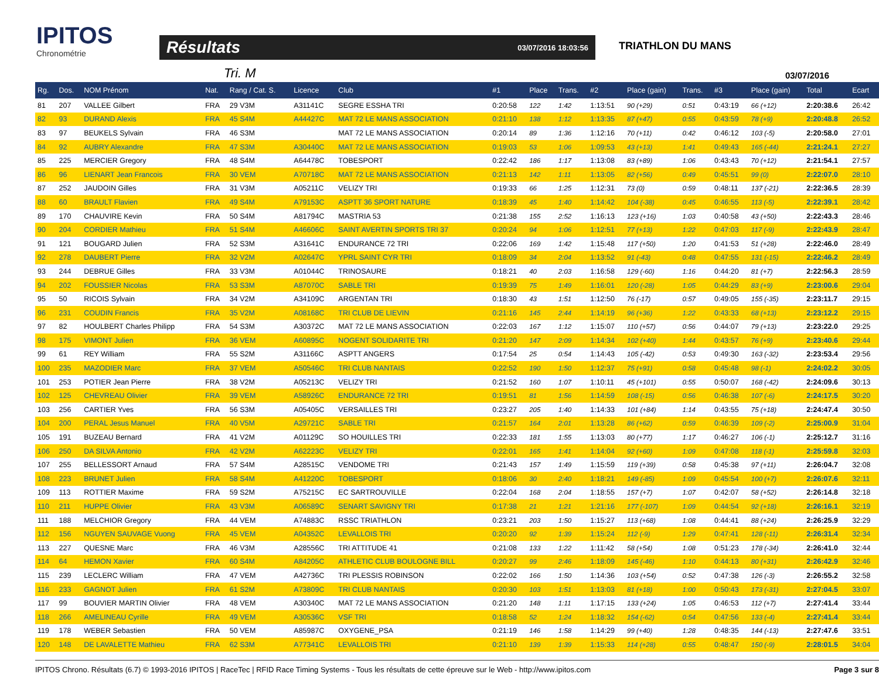IPITOS
Chronométrie
Résultats 03/07/2016 18:03:56
TRIATHLON DU MANS
Tri. M 03/07/2016
| Rg. | Dos. | NOM Prénom | Nat. | Rang / Cat. S. | Licence | Club | #1 | Place | Trans. | #2 | Place (gain) | Trans. | #3 | Place (gain) | Total | Ecart |
| --- | --- | --- | --- | --- | --- | --- | --- | --- | --- | --- | --- | --- | --- | --- | --- | --- |
| 81 | 207 | VALLEE Gilbert | FRA | 29 V3M | A31141C | SEGRE ESSHA TRI | 0:20:58 | 122 | 1:42 | 1:13:51 | 90 (+29) | 0:51 | 0:43:19 | 66 (+12) | 2:20:38.6 | 26:42 |
| 82 | 93 | DURAND Alexis | FRA | 45 S4M | A44427C | MAT 72 LE MANS ASSOCIATION | 0:21:10 | 138 | 1:12 | 1:13:35 | 87 (+47) | 0:55 | 0:43:59 | 78 (+9) | 2:20:48.8 | 26:52 |
| 83 | 97 | BEUKELS Sylvain | FRA | 46 S3M | | MAT 72 LE MANS ASSOCIATION | 0:20:14 | 89 | 1:36 | 1:12:16 | 70 (+11) | 0:42 | 0:46:12 | 103 (-5) | 2:20:58.0 | 27:01 |
| 84 | 92 | AUBRY Alexandre | FRA | 47 S3M | A30440C | MAT 72 LE MANS ASSOCIATION | 0:19:03 | 53 | 1:06 | 1:09:53 | 43 (+13) | 1:41 | 0:49:43 | 165 (-44) | 2:21:24.1 | 27:27 |
| 85 | 225 | MERCIER Gregory | FRA | 48 S4M | A64478C | TOBESPORT | 0:22:42 | 186 | 1:17 | 1:13:08 | 83 (+89) | 1:06 | 0:43:43 | 70 (+12) | 2:21:54.1 | 27:57 |
| 86 | 96 | LIENART Jean Francois | FRA | 30 VEM | A70718C | MAT 72 LE MANS ASSOCIATION | 0:21:13 | 142 | 1:11 | 1:13:05 | 82 (+56) | 0:49 | 0:45:51 | 99 (0) | 2:22:07.0 | 28:10 |
| 87 | 252 | JAUDOIN Gilles | FRA | 31 V3M | A05211C | VELIZY TRI | 0:19:33 | 66 | 1:25 | 1:12:31 | 73 (0) | 0:59 | 0:48:11 | 137 (-21) | 2:22:36.5 | 28:39 |
| 88 | 60 | BRAULT Flavien | FRA | 49 S4M | A79153C | ASPTT 36 SPORT NATURE | 0:18:39 | 45 | 1:40 | 1:14:42 | 104 (-38) | 0:45 | 0:46:55 | 113 (-5) | 2:22:39.1 | 28:42 |
| 89 | 170 | CHAUVIRE Kevin | FRA | 50 S4M | A81794C | MASTRIA 53 | 0:21:38 | 155 | 2:52 | 1:16:13 | 123 (+16) | 1:03 | 0:40:58 | 43 (+50) | 2:22:43.3 | 28:46 |
| 90 | 204 | CORDIER Mathieu | FRA | 51 S4M | A46606C | SAINT AVERTIN SPORTS TRI 37 | 0:20:24 | 94 | 1:06 | 1:12:51 | 77 (+13) | 1:22 | 0:47:03 | 117 (-9) | 2:22:43.9 | 28:47 |
| 91 | 121 | BOUGARD Julien | FRA | 52 S3M | A31641C | ENDURANCE 72 TRI | 0:22:06 | 169 | 1:42 | 1:15:48 | 117 (+50) | 1:20 | 0:41:53 | 51 (+28) | 2:22:46.0 | 28:49 |
| 92 | 278 | DAUBERT Pierre | FRA | 32 V2M | A02647C | YPRL SAINT CYR TRI | 0:18:09 | 34 | 2:04 | 1:13:52 | 91 (-43) | 0:48 | 0:47:55 | 131 (-15) | 2:22:46.2 | 28:49 |
| 93 | 244 | DEBRUE Gilles | FRA | 33 V3M | A01044C | TRINOSAURE | 0:18:21 | 40 | 2:03 | 1:16:58 | 129 (-60) | 1:16 | 0:44:20 | 81 (+7) | 2:22:56.3 | 28:59 |
| 94 | 202 | FOUSSIER Nicolas | FRA | 53 S3M | A87070C | SABLE TRI | 0:19:39 | 75 | 1:49 | 1:16:01 | 120 (-28) | 1:05 | 0:44:29 | 83 (+9) | 2:23:00.6 | 29:04 |
| 95 | 50 | RICOIS Sylvain | FRA | 34 V2M | A34109C | ARGENTAN TRI | 0:18:30 | 43 | 1:51 | 1:12:50 | 76 (-17) | 0:57 | 0:49:05 | 155 (-35) | 2:23:11.7 | 29:15 |
| 96 | 231 | COUDIN Francis | FRA | 35 V2M | A08168C | TRI CLUB DE LIEVIN | 0:21:16 | 145 | 2:44 | 1:14:19 | 96 (+36) | 1:22 | 0:43:33 | 68 (+13) | 2:23:12.2 | 29:15 |
| 97 | 82 | HOULBERT Charles Philipp | FRA | 54 S3M | A30372C | MAT 72 LE MANS ASSOCIATION | 0:22:03 | 167 | 1:12 | 1:15:07 | 110 (+57) | 0:56 | 0:44:07 | 79 (+13) | 2:23:22.0 | 29:25 |
| 98 | 175 | VIMONT Julien | FRA | 36 VEM | A60895C | NOGENT SOLIDARITE TRI | 0:21:20 | 147 | 2:09 | 1:14:34 | 102 (+40) | 1:44 | 0:43:57 | 76 (+9) | 2:23:40.6 | 29:44 |
| 99 | 61 | REY William | FRA | 55 S2M | A31166C | ASPTT ANGERS | 0:17:54 | 25 | 0:54 | 1:14:43 | 105 (-42) | 0:53 | 0:49:30 | 163 (-32) | 2:23:53.4 | 29:56 |
| 100 | 235 | MAZODIER Marc | FRA | 37 VEM | A50546C | TRI CLUB NANTAIS | 0:22:52 | 190 | 1:50 | 1:12:37 | 75 (+91) | 0:58 | 0:45:48 | 98 (-1) | 2:24:02.2 | 30:05 |
| 101 | 253 | POTIER Jean Pierre | FRA | 38 V2M | A05213C | VELIZY TRI | 0:21:52 | 160 | 1:07 | 1:10:11 | 45 (+101) | 0:55 | 0:50:07 | 168 (-42) | 2:24:09.6 | 30:13 |
| 102 | 125 | CHEVREAU Olivier | FRA | 39 VEM | A58926C | ENDURANCE 72 TRI | 0:19:51 | 81 | 1:56 | 1:14:59 | 108 (-15) | 0:56 | 0:46:38 | 107 (-6) | 2:24:17.5 | 30:20 |
| 103 | 256 | CARTIER Yves | FRA | 56 S3M | A05405C | VERSAILLES TRI | 0:23:27 | 205 | 1:40 | 1:14:33 | 101 (+84) | 1:14 | 0:43:55 | 75 (+18) | 2:24:47.4 | 30:50 |
| 104 | 200 | PERAL Jesus Manuel | FRA | 40 V5M | A29721C | SABLE TRI | 0:21:57 | 164 | 2:01 | 1:13:28 | 86 (+62) | 0:59 | 0:46:39 | 109 (-2) | 2:25:00.9 | 31:04 |
| 105 | 191 | BUZEAU Bernard | FRA | 41 V2M | A01129C | SO HOUILLES TRI | 0:22:33 | 181 | 1:55 | 1:13:03 | 80 (+77) | 1:17 | 0:46:27 | 106 (-1) | 2:25:12.7 | 31:16 |
| 106 | 250 | DA SILVA Antonio | FRA | 42 V2M | A62223C | VELIZY TRI | 0:22:01 | 165 | 1:41 | 1:14:04 | 92 (+60) | 1:09 | 0:47:08 | 118 (-1) | 2:25:59.8 | 32:03 |
| 107 | 255 | BELLESSORT Arnaud | FRA | 57 S4M | A28515C | VENDOME TRI | 0:21:43 | 157 | 1:49 | 1:15:59 | 119 (+39) | 0:58 | 0:45:38 | 97 (+11) | 2:26:04.7 | 32:08 |
| 108 | 223 | BRUNET Julien | FRA | 58 S4M | A41220C | TOBESPORT | 0:18:06 | 30 | 2:40 | 1:18:21 | 149 (-85) | 1:09 | 0:45:54 | 100 (+7) | 2:26:07.6 | 32:11 |
| 109 | 113 | ROTTIER Maxime | FRA | 59 S2M | A75215C | EC SARTROUVILLE | 0:22:04 | 168 | 2:04 | 1:18:55 | 157 (+7) | 1:07 | 0:42:07 | 58 (+52) | 2:26:14.8 | 32:18 |
| 110 | 211 | HUPPE Olivier | FRA | 43 V3M | A06589C | SENART SAVIGNY TRI | 0:17:38 | 21 | 1:21 | 1:21:16 | 177 (-107) | 1:09 | 0:44:54 | 92 (+18) | 2:26:16.1 | 32:19 |
| 111 | 188 | MELCHIOR Gregory | FRA | 44 VEM | A74883C | RSSC TRIATHLON | 0:23:21 | 203 | 1:50 | 1:15:27 | 113 (+68) | 1:08 | 0:44:41 | 88 (+24) | 2:26:25.9 | 32:29 |
| 112 | 156 | NGUYEN SAUVAGE Vuong | FRA | 45 VEM | A04352C | LEVALLOIS TRI | 0:20:20 | 92 | 1:39 | 1:15:24 | 112 (-9) | 1:29 | 0:47:41 | 128 (-11) | 2:26:31.4 | 32:34 |
| 113 | 227 | QUESNE Marc | FRA | 46 V3M | A28556C | TRI ATTITUDE 41 | 0:21:08 | 133 | 1:22 | 1:11:42 | 58 (+54) | 1:08 | 0:51:23 | 178 (-34) | 2:26:41.0 | 32:44 |
| 114 | 64 | HEMON Xavier | FRA | 60 S4M | A84205C | ATHLETIC CLUB BOULOGNE BILL | 0:20:27 | 99 | 2:46 | 1:18:09 | 145 (-46) | 1:10 | 0:44:13 | 80 (+31) | 2:26:42.9 | 32:46 |
| 115 | 239 | LECLERC William | FRA | 47 VEM | A42736C | TRI PLESSIS ROBINSON | 0:22:02 | 166 | 1:50 | 1:14:36 | 103 (+54) | 0:52 | 0:47:38 | 126 (-3) | 2:26:55.2 | 32:58 |
| 116 | 233 | GAGNOT Julien | FRA | 61 S2M | A73809C | TRI CLUB NANTAIS | 0:20:30 | 103 | 1:51 | 1:13:03 | 81 (+18) | 1:00 | 0:50:43 | 173 (-31) | 2:27:04.5 | 33:07 |
| 117 | 99 | BOUVIER MARTIN Olivier | FRA | 48 VEM | A30340C | MAT 72 LE MANS ASSOCIATION | 0:21:20 | 148 | 1:11 | 1:17:15 | 133 (+24) | 1:05 | 0:46:53 | 112 (+7) | 2:27:41.4 | 33:44 |
| 118 | 266 | AMELINEAU Cyrille | FRA | 49 VEM | A30536C | VSF TRI | 0:18:58 | 52 | 1:24 | 1:18:32 | 154 (-62) | 0:54 | 0:47:56 | 133 (-4) | 2:27:41.4 | 33:44 |
| 119 | 178 | WEBER Sebastien | FRA | 50 VEM | A85987C | OXYGENE_PSA | 0:21:19 | 146 | 1:58 | 1:14:29 | 99 (+40) | 1:28 | 0:48:35 | 144 (-13) | 2:27:47.6 | 33:51 |
| 120 | 148 | DE LAVALETTE Mathieu | FRA | 62 S3M | A77341C | LEVALLOIS TRI | 0:21:10 | 139 | 1:39 | 1:15:33 | 114 (+28) | 0:55 | 0:48:47 | 150 (-9) | 2:28:01.5 | 34:04 |
IPITOS Chrono. Résultats (6.7) © 1993-2016 IPITOS | RaceTec | RFID Race Timing Systems - Tous les résultats de cette épreuve sur le Web - http://www.ipitos.com Page 3 sur 8